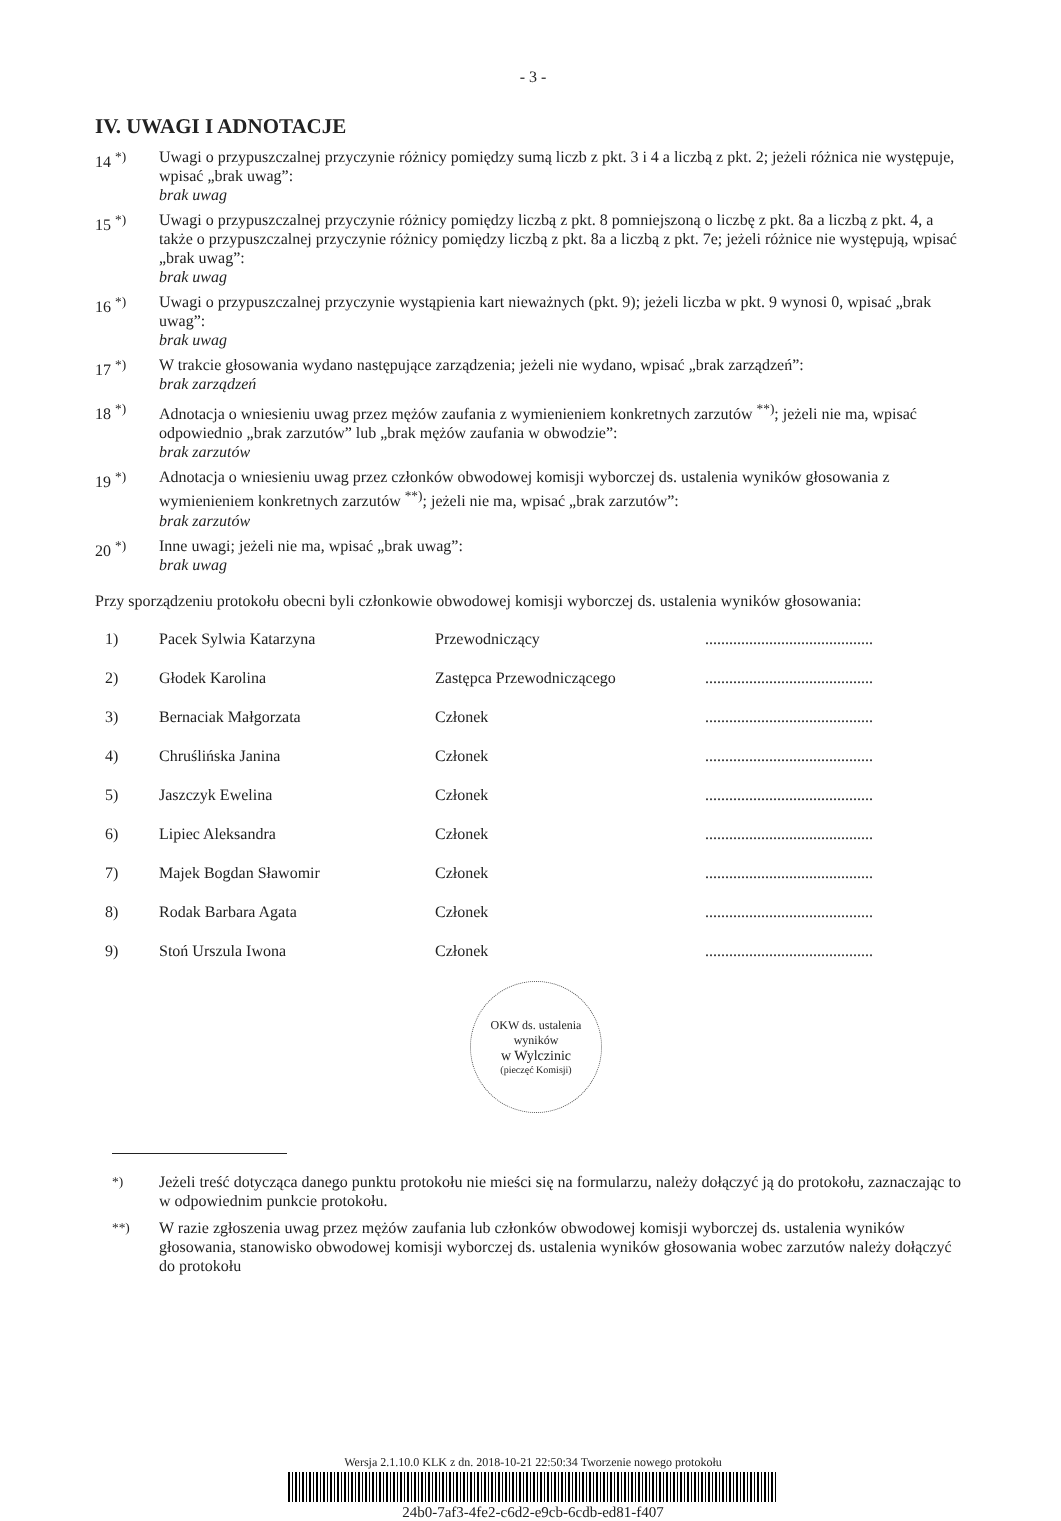- 3 -
IV. UWAGI I ADNOTACJE
14 <sup>*)</sup> Uwagi o przypuszczalnej przyczynie różnicy pomiędzy sumą liczb z pkt. 3 i 4 a liczbą z pkt. 2; jeżeli różnica nie występuje, wpisać „brak uwag”:
brak uwag
15 <sup>*)</sup> Uwagi o przypuszczalnej przyczynie różnicy pomiędzy liczbą z pkt. 8 pomniejszoną o liczbę z pkt. 8a a liczbą z pkt. 4, a także o przypuszczalnej przyczynie różnicy pomiędzy liczbą z pkt. 8a a liczbą z pkt. 7e; jeżeli różnice nie występują, wpisać „brak uwag”:
brak uwag
16 <sup>*)</sup> Uwagi o przypuszczalnej przyczynie wystąpienia kart nieważnych (pkt. 9); jeżeli liczba w pkt. 9 wynosi 0, wpisać „brak uwag”:
brak uwag
17 <sup>*)</sup> W trakcie głosowania wydano następujące zarządzenia; jeżeli nie wydano, wpisać „brak zarządzeń”:
brak zarządzeń
18 <sup>*)</sup> Adnotacja o wniesieniu uwag przez mężów zaufania z wymienieniem konkretnych zarzutów <sup>**)</sup>; jeżeli nie ma, wpisać odpowiednio „brak zarzutów” lub „brak mężów zaufania w obwodzie”:
brak zarzutów
19 <sup>*)</sup> Adnotacja o wniesieniu uwag przez członków obwodowej komisji wyborczej ds. ustalenia wyników głosowania z wymienieniem konkretnych zarzutów <sup>**)</sup>; jeżeli nie ma, wpisać „brak zarzutów”:
brak zarzutów
20 <sup>*)</sup> Inne uwagi; jeżeli nie ma, wpisać „brak uwag”:
brak uwag
Przy sporządzeniu protokołu obecni byli członkowie obwodowej komisji wyborczej ds. ustalenia wyników głosowania:
| 1) | Pacek Sylwia Katarzyna | Przewodniczący | .......................................... |
| 2) | Głodek Karolina | Zastępca Przewodniczącego | .......................................... |
| 3) | Bernaciak Małgorzata | Członek | .......................................... |
| 4) | Chruślińska Janina | Członek | .......................................... |
| 5) | Jaszczyk Ewelina | Członek | .......................................... |
| 6) | Lipiec Aleksandra | Członek | .......................................... |
| 7) | Majek Bogdan Sławomir | Członek | .......................................... |
| 8) | Rodak Barbara Agata | Członek | .......................................... |
| 9) | Stoń Urszula Iwona | Członek | .......................................... |
OKW ds. ustalenia wyników
w Wylczinic
(pieczęć Komisji)
<sup>*)</sup> Jeżeli treść dotycząca danego punktu protokołu nie mieści się na formularzu, należy dołączyć ją do protokołu, zaznaczając to w odpowiednim punkcie protokołu.
<sup>**)</sup> W razie zgłoszenia uwag przez mężów zaufania lub członków obwodowej komisji wyborczej ds. ustalenia wyników głosowania, stanowisko obwodowej komisji wyborczej ds. ustalenia wyników głosowania wobec zarzutów należy dołączyć do protokołu
Wersja 2.1.10.0 KLK z dn. 2018-10-21 22:50:34 Tworzenie nowego protokołu
24b0-7af3-4fe2-c6d2-e9cb-6cdb-ed81-f407